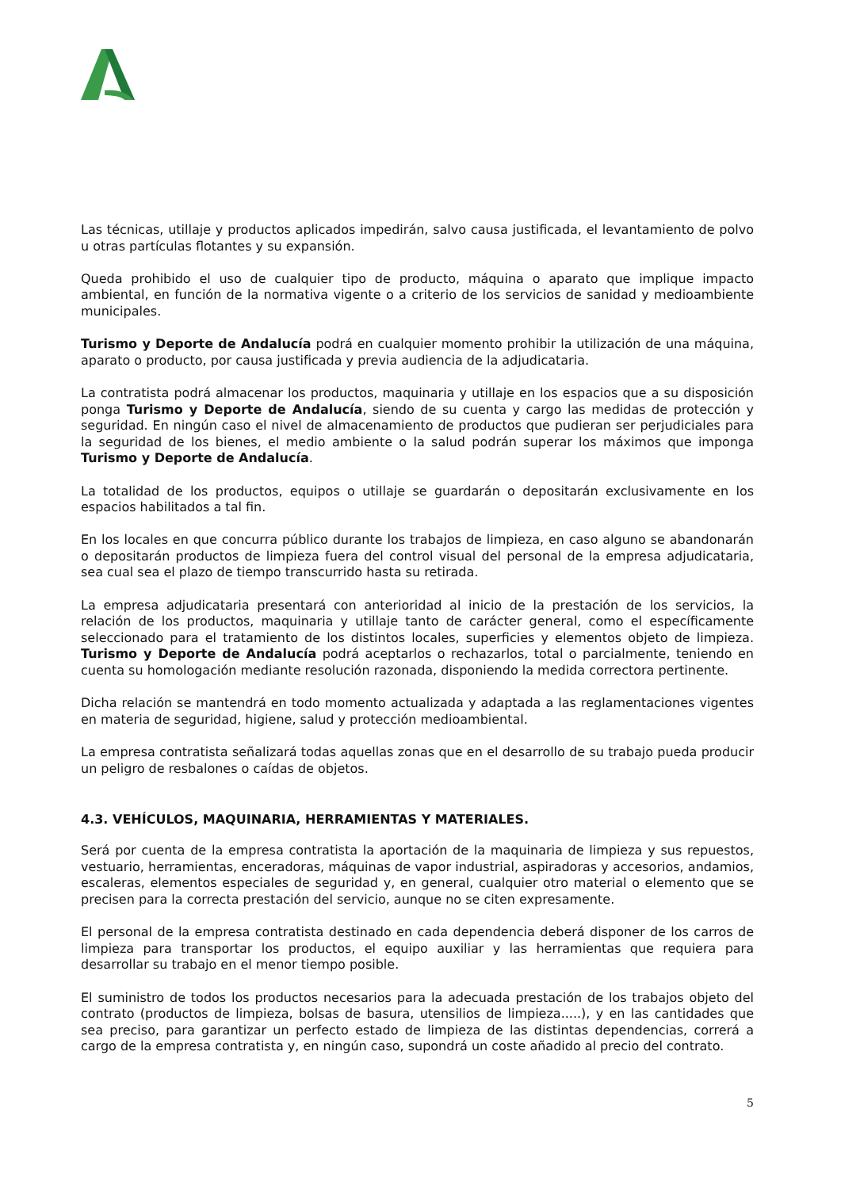Las técnicas, utillaje y productos aplicados impedirán, salvo causa justificada, el levantamiento de polvo u otras partículas flotantes y su expansión.
Queda prohibido el uso de cualquier tipo de producto, máquina o aparato que implique impacto ambiental, en función de la normativa vigente o a criterio de los servicios de sanidad y medioambiente municipales.
Turismo y Deporte de Andalucía podrá en cualquier momento prohibir la utilización de una máquina, aparato o producto, por causa justificada y previa audiencia de la adjudicataria.
La contratista podrá almacenar los productos, maquinaria y utillaje en los espacios que a su disposición ponga Turismo y Deporte de Andalucía, siendo de su cuenta y cargo las medidas de protección y seguridad. En ningún caso el nivel de almacenamiento de productos que pudieran ser perjudiciales para la seguridad de los bienes, el medio ambiente o la salud podrán superar los máximos que imponga Turismo y Deporte de Andalucía.
La totalidad de los productos, equipos o utillaje se guardarán o depositarán exclusivamente en los espacios habilitados a tal fin.
En los locales en que concurra público durante los trabajos de limpieza, en caso alguno se abandonarán o depositarán productos de limpieza fuera del control visual del personal de la empresa adjudicataria, sea cual sea el plazo de tiempo transcurrido hasta su retirada.
La empresa adjudicataria presentará con anterioridad al inicio de la prestación de los servicios, la relación de los productos, maquinaria y utillaje tanto de carácter general, como el específicamente seleccionado para el tratamiento de los distintos locales, superficies y elementos objeto de limpieza. Turismo y Deporte de Andalucía podrá aceptarlos o rechazarlos, total o parcialmente, teniendo en cuenta su homologación mediante resolución razonada, disponiendo la medida correctora pertinente.
Dicha relación se mantendrá en todo momento actualizada y adaptada a las reglamentaciones vigentes en materia de seguridad, higiene, salud y protección medioambiental.
La empresa contratista señalizará todas aquellas zonas que en el desarrollo de su trabajo pueda producir un peligro de resbalones o caídas de objetos.
4.3. VEHÍCULOS, MAQUINARIA, HERRAMIENTAS Y MATERIALES.
Será por cuenta de la empresa contratista la aportación de la maquinaria de limpieza y sus repuestos, vestuario, herramientas, enceradoras, máquinas de vapor industrial, aspiradoras y accesorios, andamios, escaleras, elementos especiales de seguridad y, en general, cualquier otro material o elemento que se precisen para la correcta prestación del servicio, aunque no se citen expresamente.
El personal de la empresa contratista destinado en cada dependencia deberá disponer de los carros de limpieza para transportar los productos, el equipo auxiliar y las herramientas que requiera para desarrollar su trabajo en el menor tiempo posible.
El suministro de todos los productos necesarios para la adecuada prestación de los trabajos objeto del contrato (productos de limpieza, bolsas de basura, utensilios de limpieza.....), y en las cantidades que sea preciso, para garantizar un perfecto estado de limpieza de las distintas dependencias, correrá a cargo de la empresa contratista y, en ningún caso, supondrá un coste añadido al precio del contrato.
5